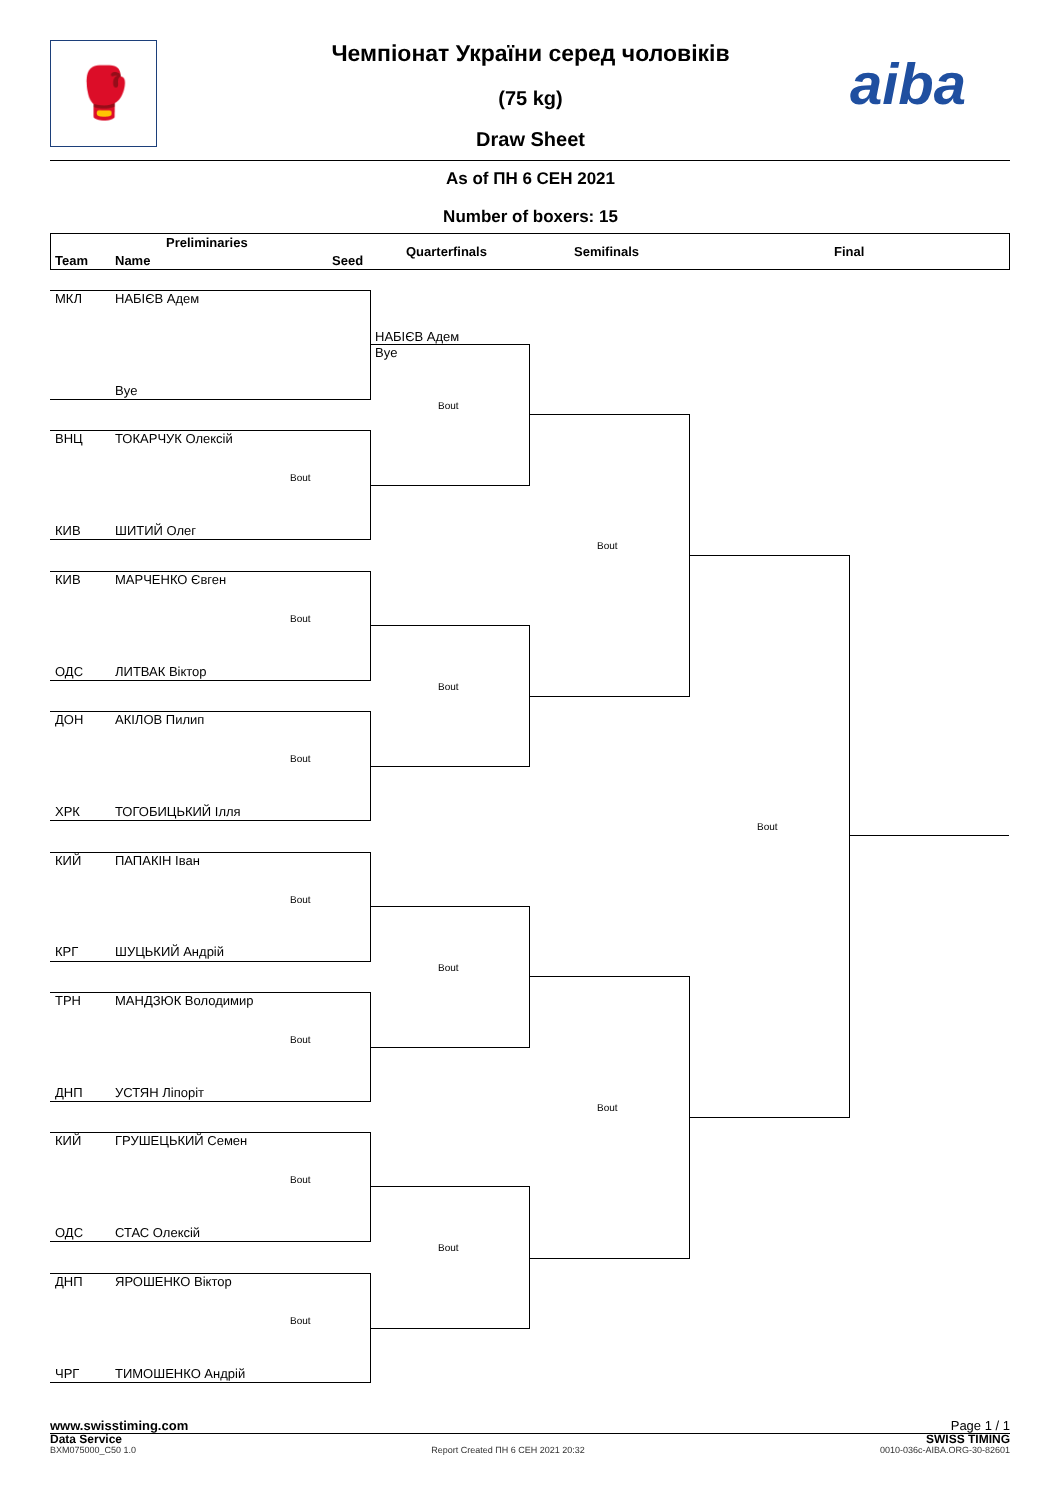🥊 aiba
Чемпіонат України серед чоловіків
(75 kg)
Draw Sheet
As of ПН 6 СЕН 2021
Number of boxers: 15
Preliminaries
Team Name Seed
Quarterfinals Semifinals Final
МКЛ НАБІЄВ Адем
НАБІЄВ Адем
Bye
Bye
Bout
ВНЦ ТОКАРЧУК Олексій
Bout
КИВ ШИТИЙ Олег
Bout
КИВ МАРЧЕНКО Євген
Bout
ОДС ЛИТВАК Віктор
Bout
ДОН АКІЛОВ Пилип
Bout
ХРК ТОГОБИЦЬКИЙ Ілля
Bout
КИЙ ПАПАКІН Іван
Bout
КРГ ШУЦЬКИЙ Андрій
Bout
ТРН МАНДЗЮК Володимир
Bout
ДНП УСТЯН Ліпоріт
Bout
КИЙ ГРУШЕЦЬКИЙ Семен
Bout
ОДС СТАС Олексій
Bout
ДНП ЯРОШЕНКО Віктор
Bout
ЧРГ ТИМОШЕНКО Андрій
www.swisstiming.com Page 1 / 1
Data Service SWISS TIMING
BXM075000_C50 1.0 Report Created ПН 6 СЕН 2021 20:32 0010-036c-AIBA.ORG-30-82601